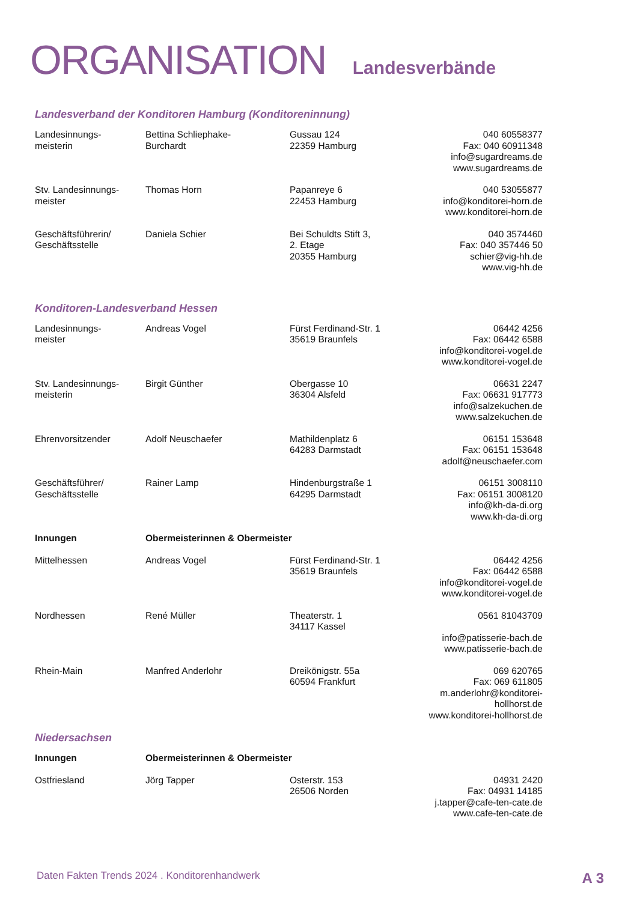ORGANISATION Landesverbände
Landesverband der Konditoren Hamburg (Konditoreninnung)
| Landesinnungs- meisterin | Bettina Schliephake- Burchardt | Gussau 124 22359 Hamburg | 040 60558377 Fax: 040 60911348 info@sugardreams.de www.sugardreams.de |
| Stv. Landesinnungs- meister | Thomas Horn | Papanreye 6 22453 Hamburg | 040 53055877 info@konditorei-horn.de www.konditorei-horn.de |
| Geschäftsführerin/ Geschäftsstelle | Daniela Schier | Bei Schuldts Stift 3, 2. Etage 20355 Hamburg | 040 3574460 Fax: 040 357446 50 schier@vig-hh.de www.vig-hh.de |
Konditoren-Landesverband Hessen
| Landesinnungs- meister | Andreas Vogel | Fürst Ferdinand-Str. 1 35619 Braunfels | 06442 4256 Fax: 06442 6588 info@konditorei-vogel.de www.konditorei-vogel.de |
| Stv. Landesinnungs- meisterin | Birgit Günther | Obergasse 10 36304 Alsfeld | 06631 2247 Fax: 06631 917773 info@salzekuchen.de www.salzekuchen.de |
| Ehrenvorsitzender | Adolf Neuschaefer | Mathildenplatz 6 64283 Darmstadt | 06151 153648 Fax: 06151 153648 adolf@neuschaefer.com |
| Geschäftsführer/ Geschäftsstelle | Rainer Lamp | Hindenburgstraße 1 64295 Darmstadt | 06151 3008110 Fax: 06151 3008120 info@kh-da-di.org www.kh-da-di.org |
| Innungen | Obermeisterinnen & Obermeister | | |
| Mittelhessen | Andreas Vogel | Fürst Ferdinand-Str. 1 35619 Braunfels | 06442 4256 Fax: 06442 6588 info@konditorei-vogel.de www.konditorei-vogel.de |
| Nordhessen | René Müller | Theaterstr. 1 34117 Kassel | 0561 81043709 info@patisserie-bach.de www.patisserie-bach.de |
| Rhein-Main | Manfred Anderlohr | Dreikönigstr. 55a 60594 Frankfurt | 069 620765 Fax: 069 611805 m.anderlohr@konditorei-hollhorst.de www.konditorei-hollhorst.de |
Niedersachsen
| Innungen | Obermeisterinnen & Obermeister | | |
| Ostfriesland | Jörg Tapper | Osterstr. 153 26506 Norden | 04931 2420 Fax: 04931 14185 j.tapper@cafe-ten-cate.de www.cafe-ten-cate.de |
Daten Fakten Trends 2024 . Konditorenhandwerk A 3